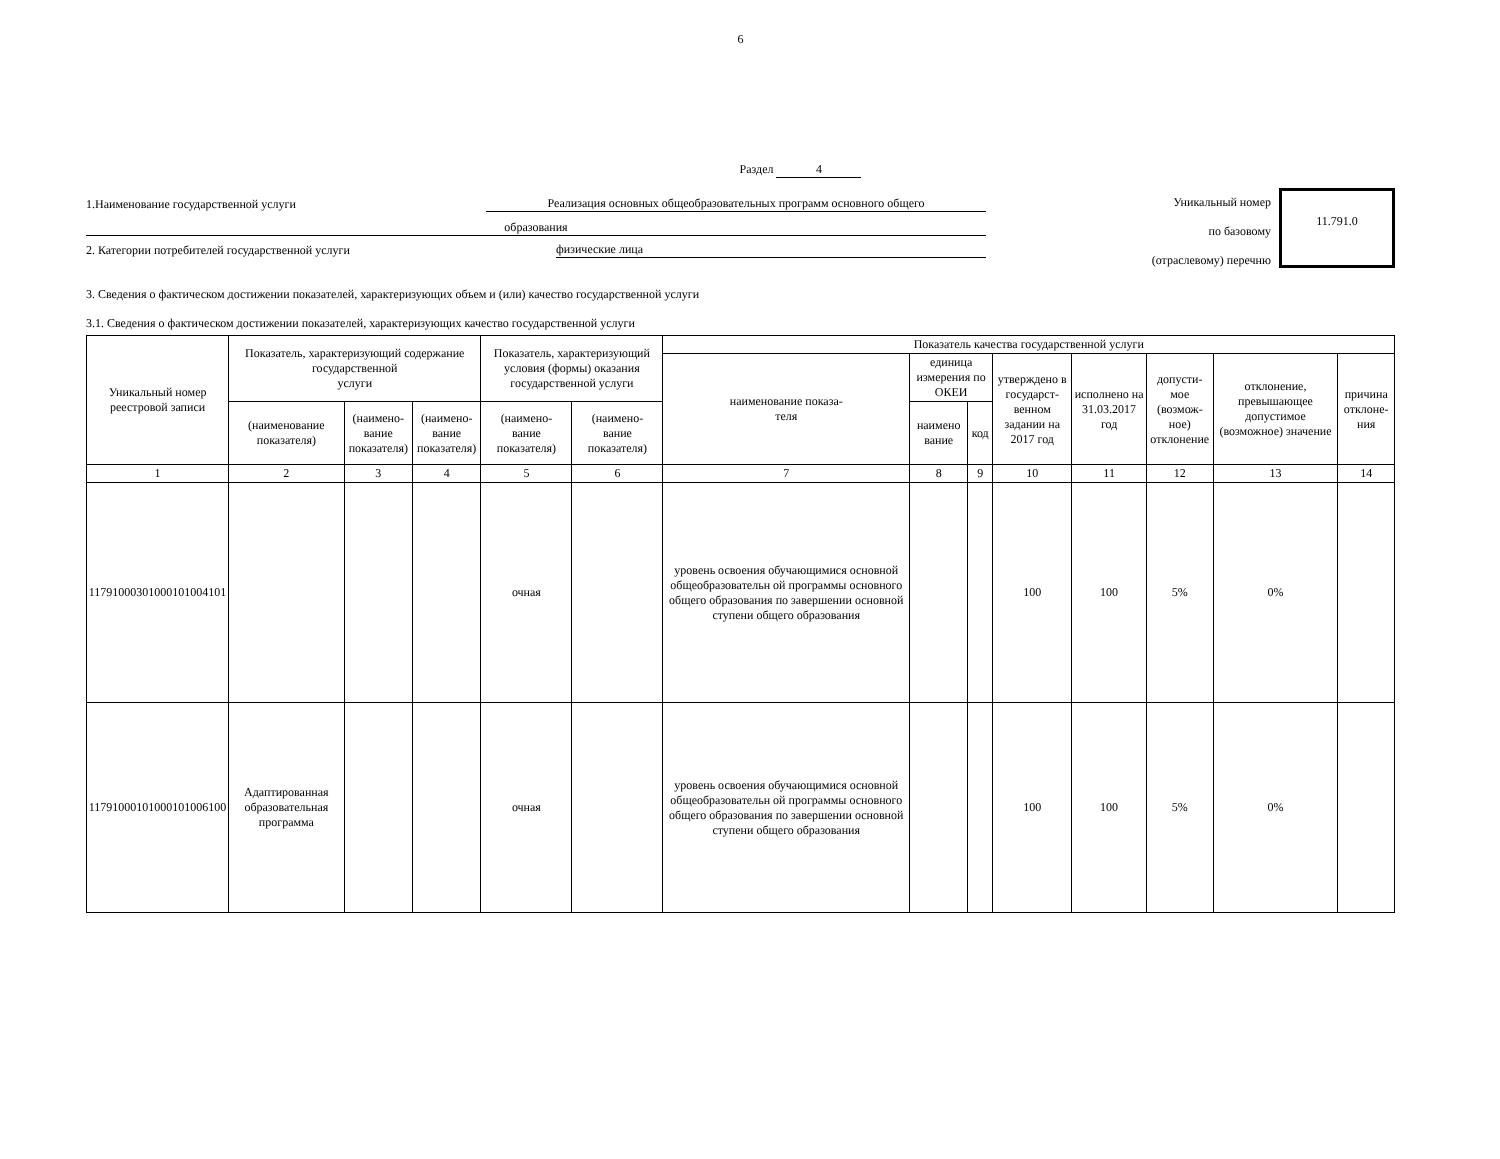6
Раздел 4
1.Наименование государственной услуги
Реализация основных общеобразовательных программ основного общего
образования
2. Категории потребителей государственной услуги
физические лица
Уникальный номер
по базовому
(отраслевому) перечню
11.791.0
3. Сведения о фактическом достижении показателей, характеризующих объем и (или) качество государственной услуги
3.1. Сведения о фактическом достижении показателей, характеризующих качество государственной услуги
| Уникальный номер реестровой записи | Показатель, характеризующий содержание государственной услуги | | | Показатель, характеризующий условия (формы) оказания государственной услуги | | Показатель качества государственной услуги | | | | | | | |
| --- | --- | --- | --- | --- | --- | --- | --- | --- | --- | --- | --- | --- | --- |
| | | | | | | наименование показа- теля | единица измерения по ОКЕИ | | утверждено в государст- венном задании на 2017 год | исполнено на 31.03.2017 год | допусти- мое (возмож- ное) отклонение | отклонение, превышающее допустимое (возможное) значение | причина отклоне- ния |
| | (наименование показателя) | (наимено- вание показателя) | (наимено- вание показателя) | (наимено- вание показателя) | (наимено- вание показателя) | | наимено вание | код | | | | | |
| 1 | 2 | 3 | 4 | 5 | 6 | 7 | 8 | 9 | 10 | 11 | 12 | 13 | 14 |
| 117910003010001010041​01 | | | | очная | | уровень освоения обучающимися основной общеобразовательн ой программы основного общего образования по завершении основной ступени общего образования | | | 100 | 100 | 5% | 0% | |
| 117910001010001010061​00 | Адаптированная образовательная программа | | | очная | | уровень освоения обучающимися основной общеобразовательн ой программы основного общего образования по завершении основной ступени общего образования | | | 100 | 100 | 5% | 0% | |